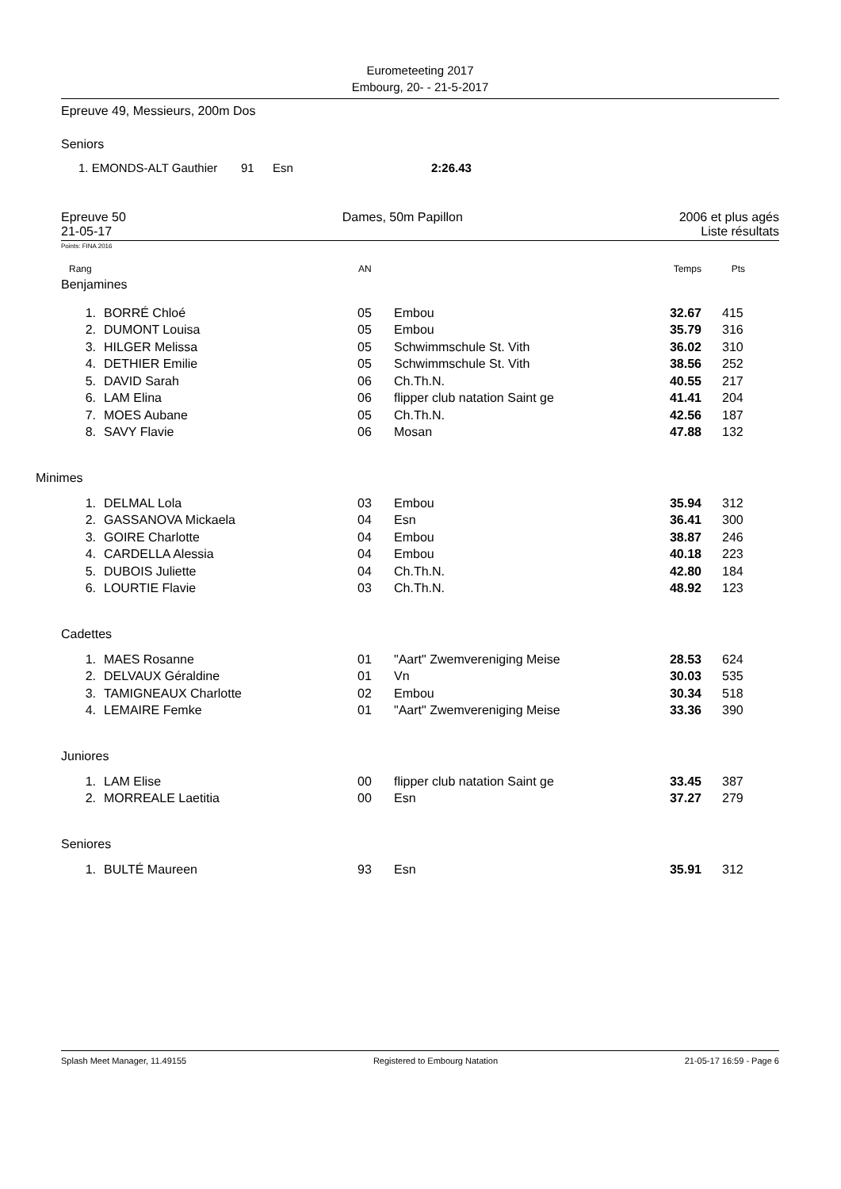Eurometeeting 2017
Embourg, 20- - 21-5-2017
Epreuve 49, Messieurs, 200m Dos
Seniors
| | 1. EMONDS-ALT Gauthier | 91 | Esn | 2:26.43 |
Epreuve 50
21-05-17
Dames, 50m Papillon 2006 et plus agés
Liste résultats
Points: FINA 2016
| Rang | AN | Temps | Pts | |
| Benjamines | | | | | |
| 1. | BORRÉ Chloé | 05 | Embou | 32.67 | 415 |
| 2. | DUMONT Louisa | 05 | Embou | 35.79 | 316 |
| 3. | HILGER Melissa | 05 | Schwimmschule St. Vith | 36.02 | 310 |
| 4. | DETHIER Emilie | 05 | Schwimmschule St. Vith | 38.56 | 252 |
| 5. | DAVID Sarah | 06 | Ch.Th.N. | 40.55 | 217 |
| 6. | LAM Elina | 06 | flipper club natation Saint ge | 41.41 | 204 |
| 7. | MOES Aubane | 05 | Ch.Th.N. | 42.56 | 187 |
| 8. | SAVY Flavie | 06 | Mosan | 47.88 | 132 |
| Minimes | | | | | |
| 1. | DELMAL Lola | 03 | Embou | 35.94 | 312 |
| 2. | GASSANOVA Mickaela | 04 | Esn | 36.41 | 300 |
| 3. | GOIRE Charlotte | 04 | Embou | 38.87 | 246 |
| 4. | CARDELLA Alessia | 04 | Embou | 40.18 | 223 |
| 5. | DUBOIS Juliette | 04 | Ch.Th.N. | 42.80 | 184 |
| 6. | LOURTIE Flavie | 03 | Ch.Th.N. | 48.92 | 123 |
| Cadettes | | | | | |
| 1. | MAES Rosanne | 01 | "Aart" Zwemvereniging Meise | 28.53 | 624 |
| 2. | DELVAUX Géraldine | 01 | Vn | 30.03 | 535 |
| 3. | TAMIGNEAUX Charlotte | 02 | Embou | 30.34 | 518 |
| 4. | LEMAIRE Femke | 01 | "Aart" Zwemvereniging Meise | 33.36 | 390 |
| Juniores | | | | | |
| 1. | LAM Elise | 00 | flipper club natation Saint ge | 33.45 | 387 |
| 2. | MORREALE Laetitia | 00 | Esn | 37.27 | 279 |
| Seniores | | | | | |
| 1. | BULTÉ Maureen | 93 | Esn | 35.91 | 312 |
Splash Meet Manager, 11.49155 Registered to Embourg Natation 21-05-17 16:59 - Page 6